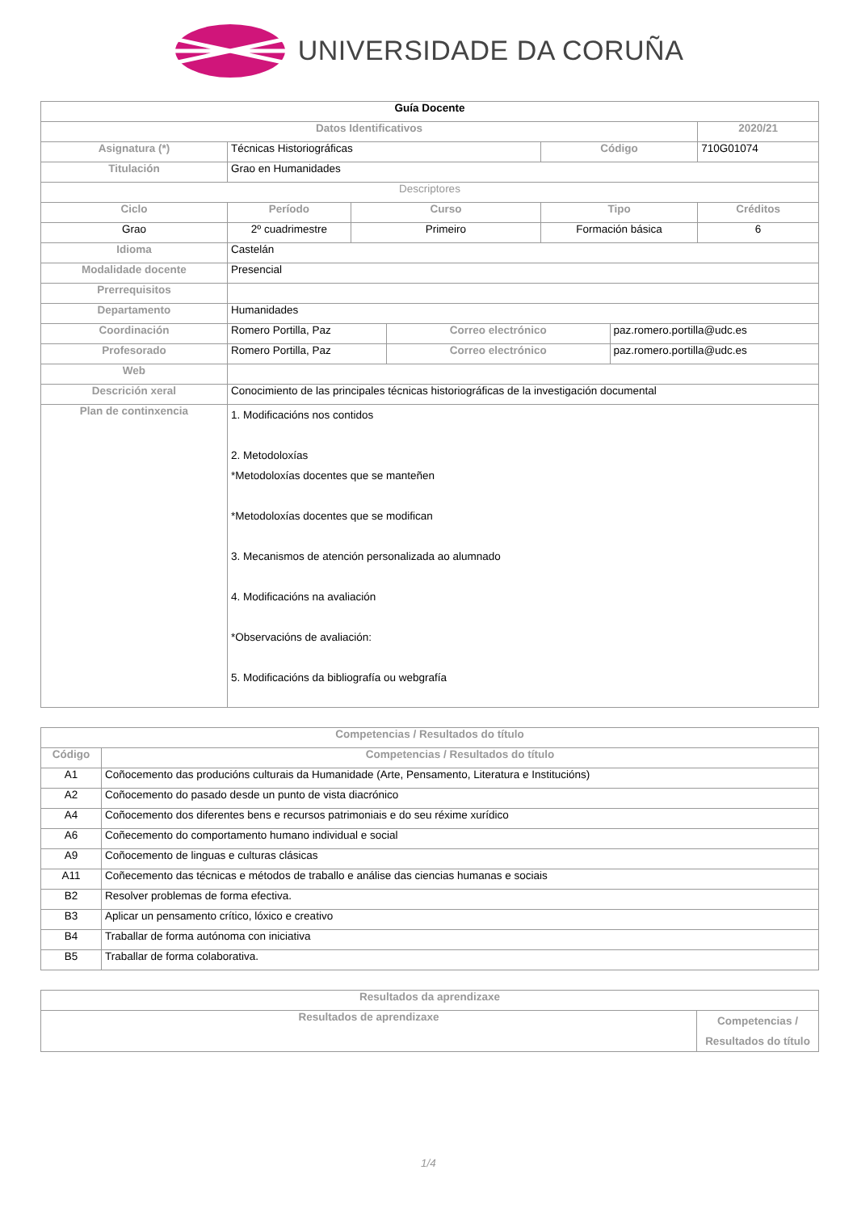UNIVERSIDADE DA CORUÑA
| Guía Docente | | | | | | |
| Datos Identificativos | | | | | | 2020/21 |
| Asignatura (*) | Técnicas Historiográficas | | | Código | | 710G01074 |
| Titulación | Grao en Humanidades | | | | | |
| Descriptores | | | | | | |
| Ciclo | Período | Curso | | Tipo | | Créditos |
| Grao | 2º cuadrimestre | Primeiro | | Formación básica | | 6 |
| Idioma | Castelán | | | | | |
| Modalidade docente | Presencial | | | | | |
| Prerrequisitos | | | | | | |
| Departamento | Humanidades | | | | | |
| Coordinación | Romero Portilla, Paz | | Correo electrónico | | paz.romero.portilla@udc.es | |
| Profesorado | Romero Portilla, Paz | | Correo electrónico | | paz.romero.portilla@udc.es | |
| Web | | | | | | |
| Descrición xeral | Conocimiento de las principales técnicas historiográficas de la investigación documental | | | | | |
| Plan de continxencia | 1. Modificacións nos contidos 2. Metodoloxías *Metodoloxías docentes que se manteñen *Metodoloxías docentes que se modifican 3. Mecanismos de atención personalizada ao alumnado 4. Modificacións na avaliación *Observacións de avaliación: 5. Modificacións da bibliografía ou webgrafía | | | | | |
| Competencias / Resultados do título | |
| --- | --- |
| Código | Competencias / Resultados do título |
| A1 | Coñocemento das producións culturais da Humanidade (Arte, Pensamento, Literatura e Institucións) |
| A2 | Coñocemento do pasado desde un punto de vista diacrónico |
| A4 | Coñocemento dos diferentes bens e recursos patrimoniais e do seu réxime xurídico |
| A6 | Coñecemento do comportamento humano individual e social |
| A9 | Coñocemento de linguas e culturas clásicas |
| A11 | Coñecemento das técnicas e métodos de traballo e análise das ciencias humanas e sociais |
| B2 | Resolver problemas de forma efectiva. |
| B3 | Aplicar un pensamento crítico, lóxico e creativo |
| B4 | Traballar de forma autónoma con iniciativa |
| B5 | Traballar de forma colaborativa. |
| Resultados da aprendizaxe | |
| --- | --- |
| Resultados de aprendizaxe | Competencias / Resultados do título |
1/4